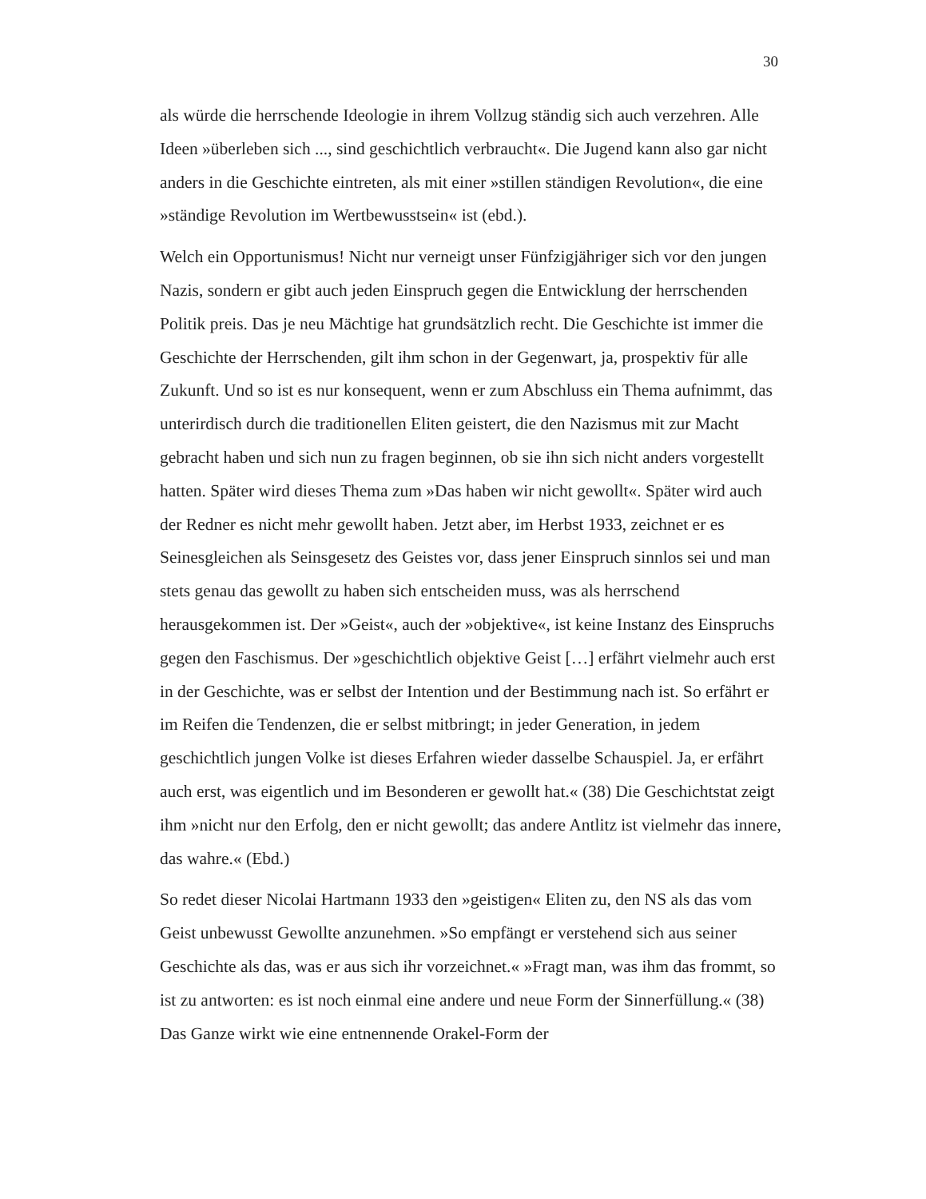30
als würde die herrschende Ideologie in ihrem Vollzug ständig sich auch verzehren. Alle Ideen »überleben sich ..., sind geschichtlich verbraucht«. Die Jugend kann also gar nicht anders in die Geschichte eintreten, als mit einer »stillen ständigen Revolution«, die eine »ständige Revolution im Wertbewusstsein« ist (ebd.).
Welch ein Opportunismus! Nicht nur verneigt unser Fünfzigjähriger sich vor den jungen Nazis, sondern er gibt auch jeden Einspruch gegen die Entwicklung der herrschenden Politik preis. Das je neu Mächtige hat grundsätzlich recht. Die Geschichte ist immer die Geschichte der Herrschenden, gilt ihm schon in der Gegenwart, ja, prospektiv für alle Zukunft. Und so ist es nur konsequent, wenn er zum Abschluss ein Thema aufnimmt, das unterirdisch durch die traditionellen Eliten geistert, die den Nazismus mit zur Macht gebracht haben und sich nun zu fragen beginnen, ob sie ihn sich nicht anders vorgestellt hatten. Später wird dieses Thema zum »Das haben wir nicht gewollt«. Später wird auch der Redner es nicht mehr gewollt haben. Jetzt aber, im Herbst 1933, zeichnet er es Seinesgleichen als Seinsgesetz des Geistes vor, dass jener Einspruch sinnlos sei und man stets genau das gewollt zu haben sich entscheiden muss, was als herrschend herausgekommen ist. Der »Geist«, auch der »objektive«, ist keine Instanz des Einspruchs gegen den Faschismus. Der »geschichtlich objektive Geist […] erfährt vielmehr auch erst in der Geschichte, was er selbst der Intention und der Bestimmung nach ist. So erfährt er im Reifen die Tendenzen, die er selbst mitbringt; in jeder Generation, in jedem geschichtlich jungen Volke ist dieses Erfahren wieder dasselbe Schauspiel. Ja, er erfährt auch erst, was eigentlich und im Besonderen er gewollt hat.« (38) Die Geschichtstat zeigt ihm »nicht nur den Erfolg, den er nicht gewollt; das andere Antlitz ist vielmehr das innere, das wahre.« (Ebd.)
So redet dieser Nicolai Hartmann 1933 den »geistigen« Eliten zu, den NS als das vom Geist unbewusst Gewollte anzunehmen. »So empfängt er verstehend sich aus seiner Geschichte als das, was er aus sich ihr vorzeichnet.« »Fragt man, was ihm das frommt, so ist zu antworten: es ist noch einmal eine andere und neue Form der Sinnerfüllung.« (38) Das Ganze wirkt wie eine entnennende Orakel-Form der